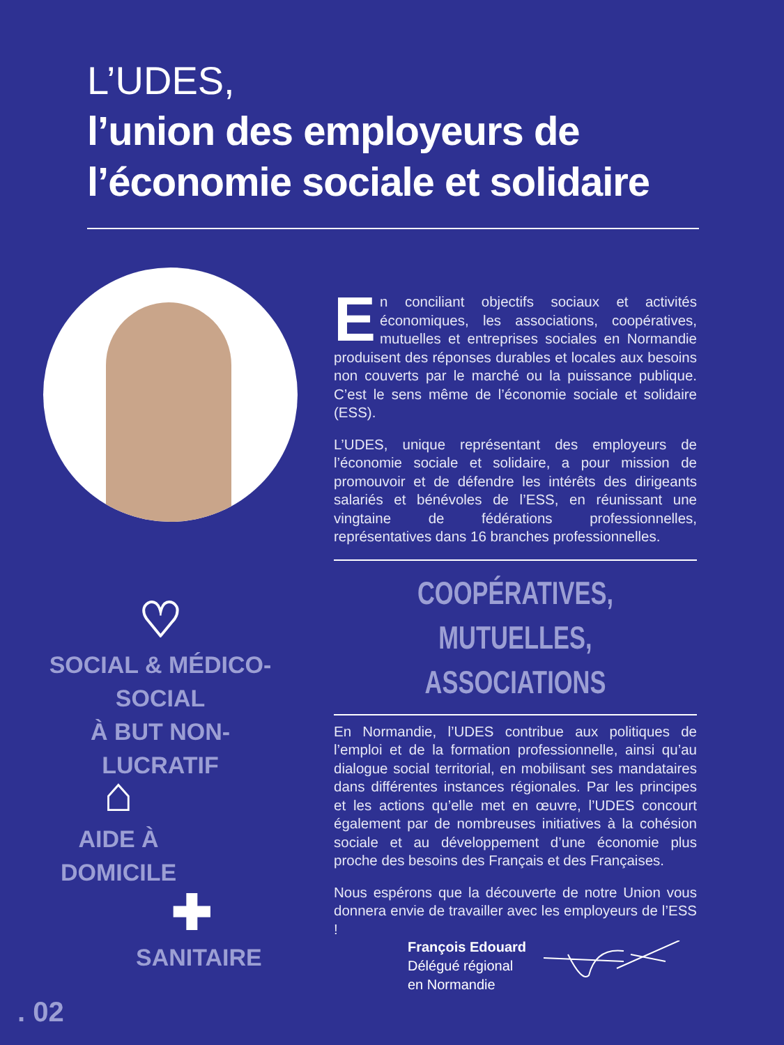L’UDES,
l’union des employeurs de
l’économie sociale et solidaire
En conciliant objectifs sociaux et activités économiques, les associations, coopératives, mutuelles et entreprises sociales en Normandie produisent des réponses durables et locales aux besoins non couverts par le marché ou la puissance publique. C’est le sens même de l’économie sociale et solidaire (ESS).
L’UDES, unique représentant des employeurs de l’économie sociale et solidaire, a pour mission de promouvoir et de défendre les intérêts des dirigeants salariés et bénévoles de l’ESS, en réunissant une vingtaine de fédérations professionnelles, représentatives dans 16 branches professionnelles.
COOPÉRATIVES,
MUTUELLES, ASSOCIATIONS
En Normandie, l’UDES contribue aux politiques de l’emploi et de la formation professionnelle, ainsi qu’au dialogue social territorial, en mobilisant ses mandataires dans différentes instances régionales. Par les principes et les actions qu’elle met en œuvre, l’UDES concourt également par de nombreuses initiatives à la cohésion sociale et au développement d’une économie plus proche des besoins des Français et des Françaises.
Nous espérons que la découverte de notre Union vous donnera envie de travailler avec les employeurs de l’ESS !
♡
SOCIAL & MÉDICO-SOCIAL
À BUT NON-LUCRATIF
⌂
AIDE À DOMICILE
✚
SANITAIRE
François Edouard
Délégué régional
en Normandie
. 02